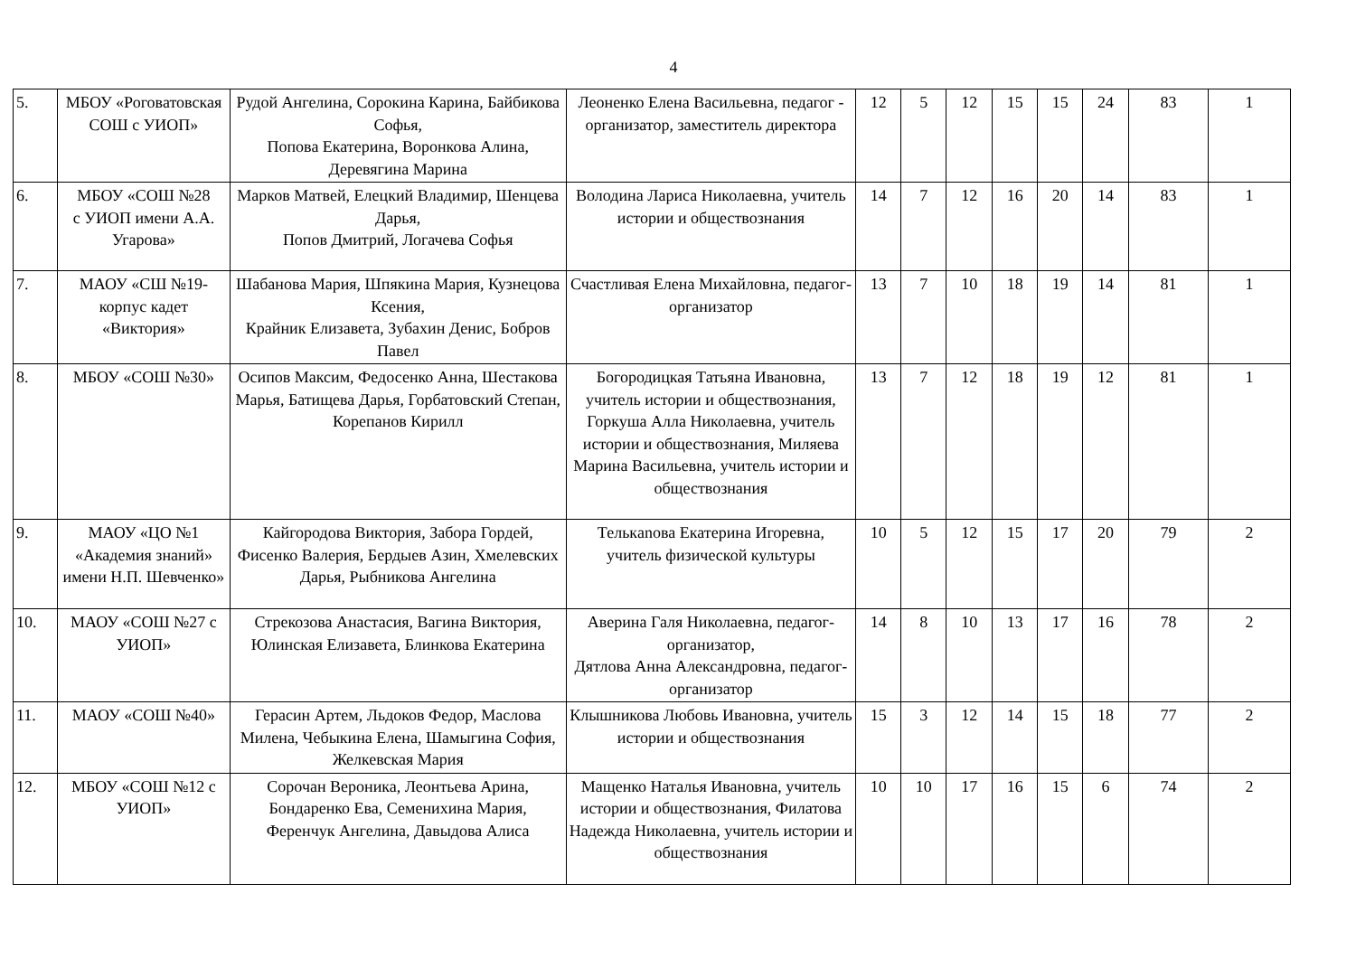4
| 5. | МБОУ «Роговатовская СОШ с УИОП» | Рудой Ангелина, Сорокина Карина, Байбикова Софья, Попова Екатерина, Воронкова Алина, Деревягина Марина | Леоненко Елена Васильевна, педагог - организатор, заместитель директора | 12 | 5 | 12 | 15 | 15 | 24 | 83 | 1 |
| 6. | МБОУ «СОШ №28 с УИОП имени А.А. Угарова» | Марков Матвей, Елецкий Владимир, Шенцева Дарья, Попов Дмитрий, Логачева Софья | Володина Лариса Николаевна, учитель истории и обществознания | 14 | 7 | 12 | 16 | 20 | 14 | 83 | 1 |
| 7. | МАОУ «СШ №19-корпус кадет «Виктория» | Шабанова Мария, Шпякина Мария, Кузнецова Ксения, Крайник Елизавета, Зубахин Денис, Бобров Павел | Счастливая Елена Михайловна, педагог-организатор | 13 | 7 | 10 | 18 | 19 | 14 | 81 | 1 |
| 8. | МБОУ «СОШ №30» | Осипов Максим, Федосенко Анна, Шестакова Марья, Батищева Дарья, Горбатовский Степан, Корепанов Кирилл | Богородицкая Татьяна Ивановна, учитель истории и обществознания, Горкуша Алла Николаевна, учитель истории и обществознания, Миляева Марина Васильевна, учитель истории и обществознания | 13 | 7 | 12 | 18 | 19 | 12 | 81 | 1 |
| 9. | МАОУ «ЦО №1 «Академия знаний» имени Н.П. Шевченко» | Кайгородова Виктория, Забора Гордей, Фисенко Валерия, Бердыев Азин, Хмелевских Дарья, Рыбникова Ангелина | Телькanова Екатерина Игоревна, учитель физической культуры | 10 | 5 | 12 | 15 | 17 | 20 | 79 | 2 |
| 10. | МАОУ «СОШ №27 с УИОП» | Стрекозова Анастасия, Вагина Виктория, Юлинская Елизавета, Блинкова Екатерина | Аверина Галя Николаевна, педагог-организатор, Дятлова Анна Александровна, педагог-организатор | 14 | 8 | 10 | 13 | 17 | 16 | 78 | 2 |
| 11. | МАОУ «СОШ №40» | Герасин Артем, Льдоков Федор, Маслова Милена, Чебыкина Елена, Шамыгина София, Желкевская Мария | Клышникова Любовь Ивановна, учитель истории и обществознания | 15 | 3 | 12 | 14 | 15 | 18 | 77 | 2 |
| 12. | МБОУ «СОШ №12 с УИОП» | Сорочан Вероника, Леонтьева Арина, Бондаренко Ева, Семенихина Мария, Ференчук Ангелина, Давыдова Алиса | Мащенко Наталья Ивановна, учитель истории и обществознания, Филатова Надежда Николаевна, учитель истории и обществознания | 10 | 10 | 17 | 16 | 15 | 6 | 74 | 2 |